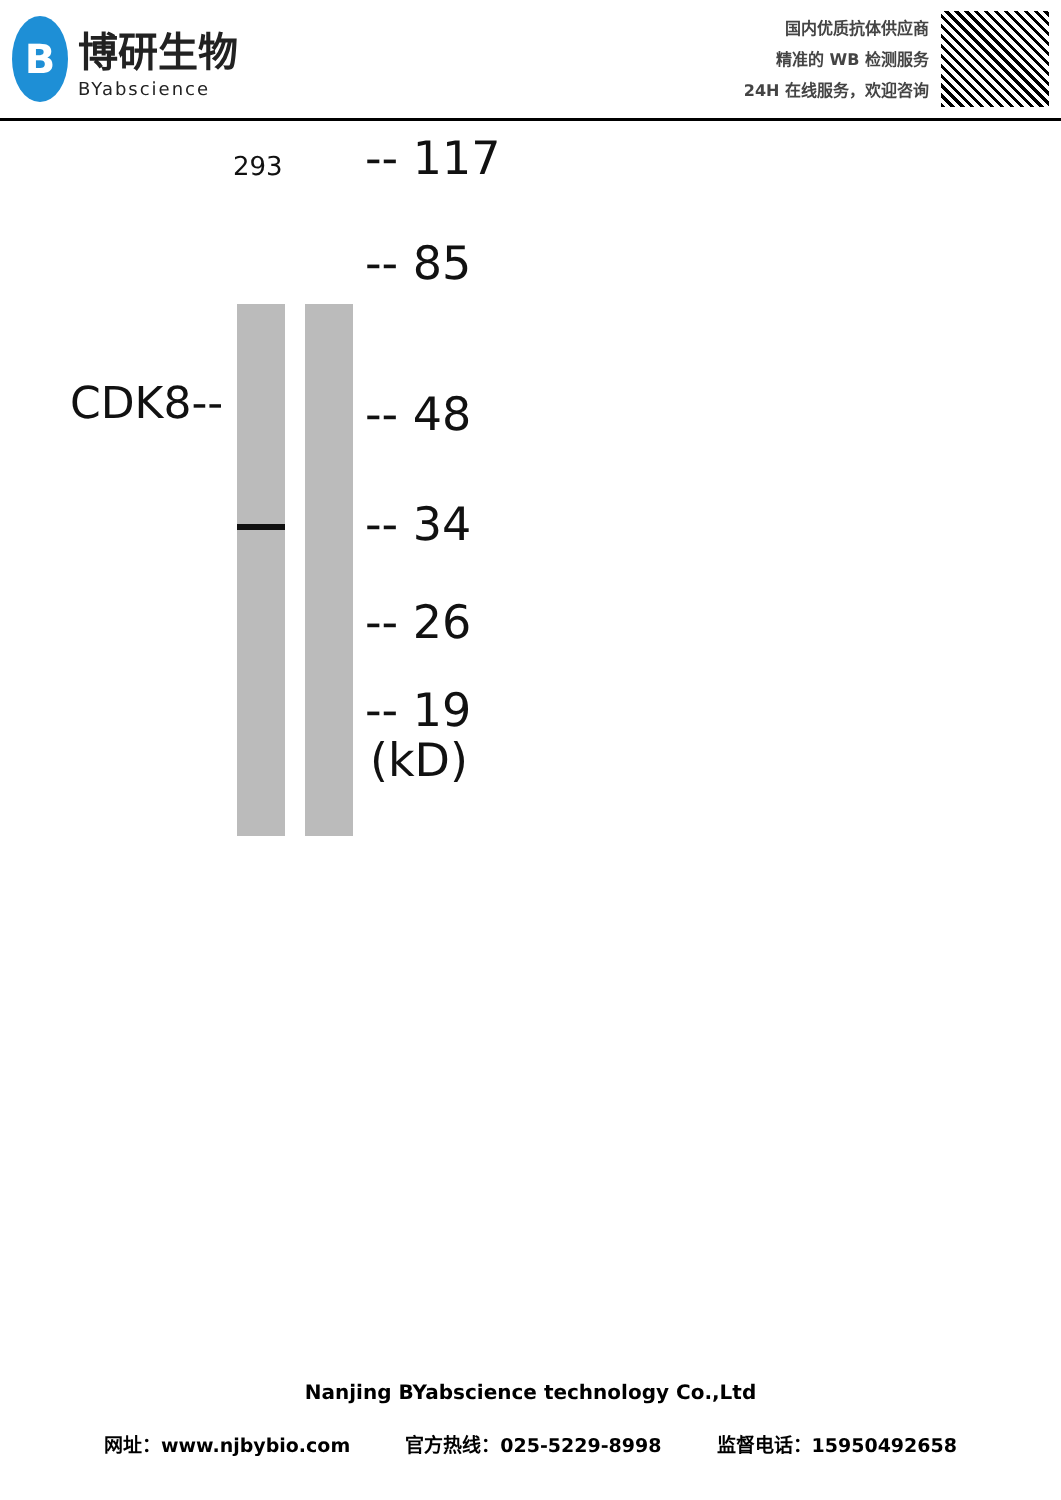B
博研生物
BYabscience
国内优质抗体供应商
精准的 WB 检测服务
24H 在线服务，欢迎咨询
293
CDK8--
-- 117
-- 85
-- 48
-- 34
-- 26
-- 19
(kD)
Nanjing BYabscience technology Co.,Ltd
网址：www.njbybio.com 官方热线：025-5229-8998 监督电话：15950492658